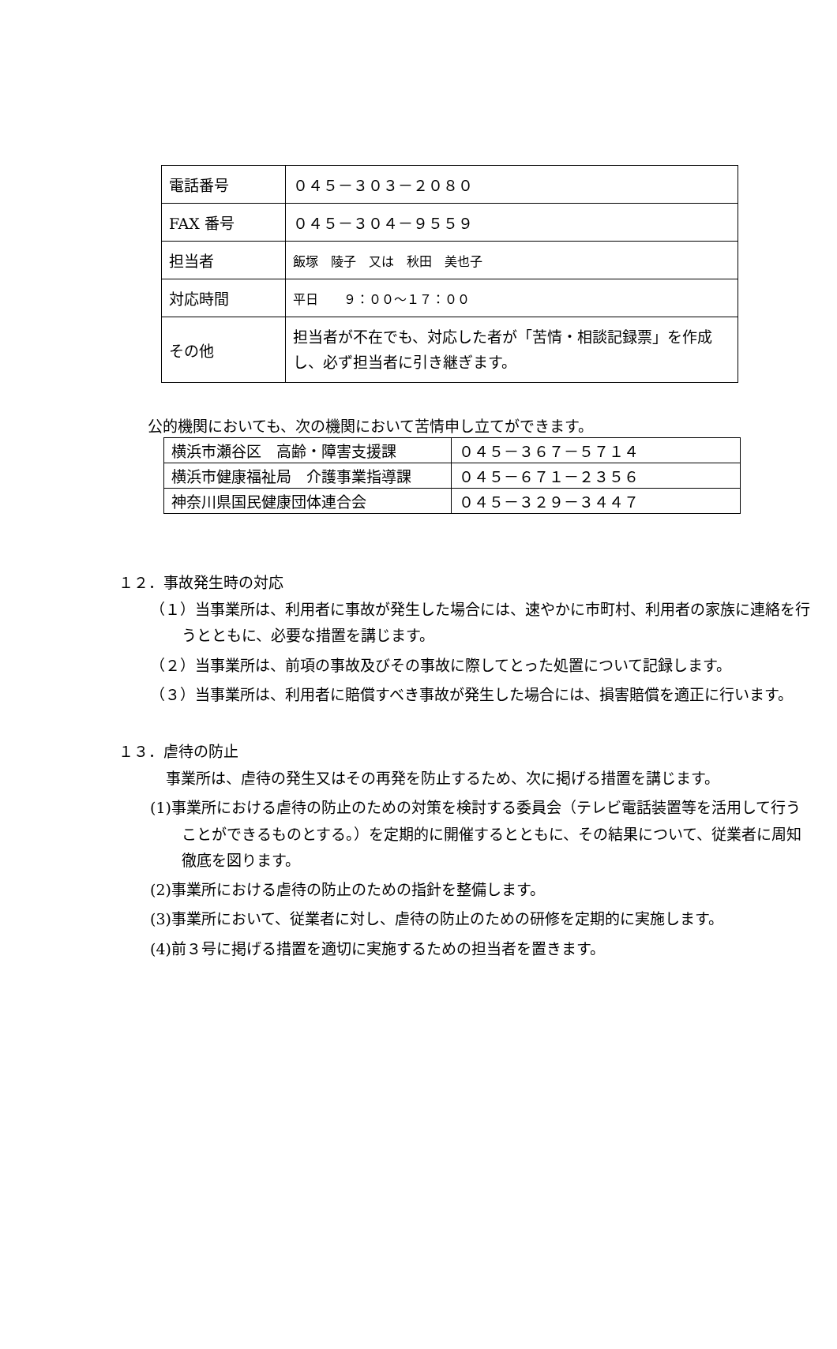| 電話番号 | ０４５－３０３－２０８０ |
| FAX 番号 | ０４５－３０４－９５５９ |
| 担当者 | 飯塚 陵子 又は 秋田 美也子 |
| 対応時間 | 平日 ９：００～１７：００ |
| その他 | 担当者が不在でも、対応した者が「苦情・相談記録票」を作成し、必ず担当者に引き継ぎます。 |
公的機関においても、次の機関において苦情申し立てができます。
| 横浜市瀬谷区 高齢・障害支援課 | ０４５－３６７－５７１４ |
| 横浜市健康福祉局 介護事業指導課 | ０４５－６７１－２３５６ |
| 神奈川県国民健康団体連合会 | ０４５－３２９－３４４７ |
１２．事故発生時の対応
（１）当事業所は、利用者に事故が発生した場合には、速やかに市町村、利用者の家族に連絡を行うとともに、必要な措置を講じます。
（２）当事業所は、前項の事故及びその事故に際してとった処置について記録します。
（３）当事業所は、利用者に賠償すべき事故が発生した場合には、損害賠償を適正に行います。
１３．虐待の防止
事業所は、虐待の発生又はその再発を防止するため、次に掲げる措置を講じます。
(1)事業所における虐待の防止のための対策を検討する委員会（テレビ電話装置等を活用して行うことができるものとする。）を定期的に開催するとともに、その結果について、従業者に周知徹底を図ります。
(2)事業所における虐待の防止のための指針を整備します。
(3)事業所において、従業者に対し、虐待の防止のための研修を定期的に実施します。
(4)前３号に掲げる措置を適切に実施するための担当者を置きます。